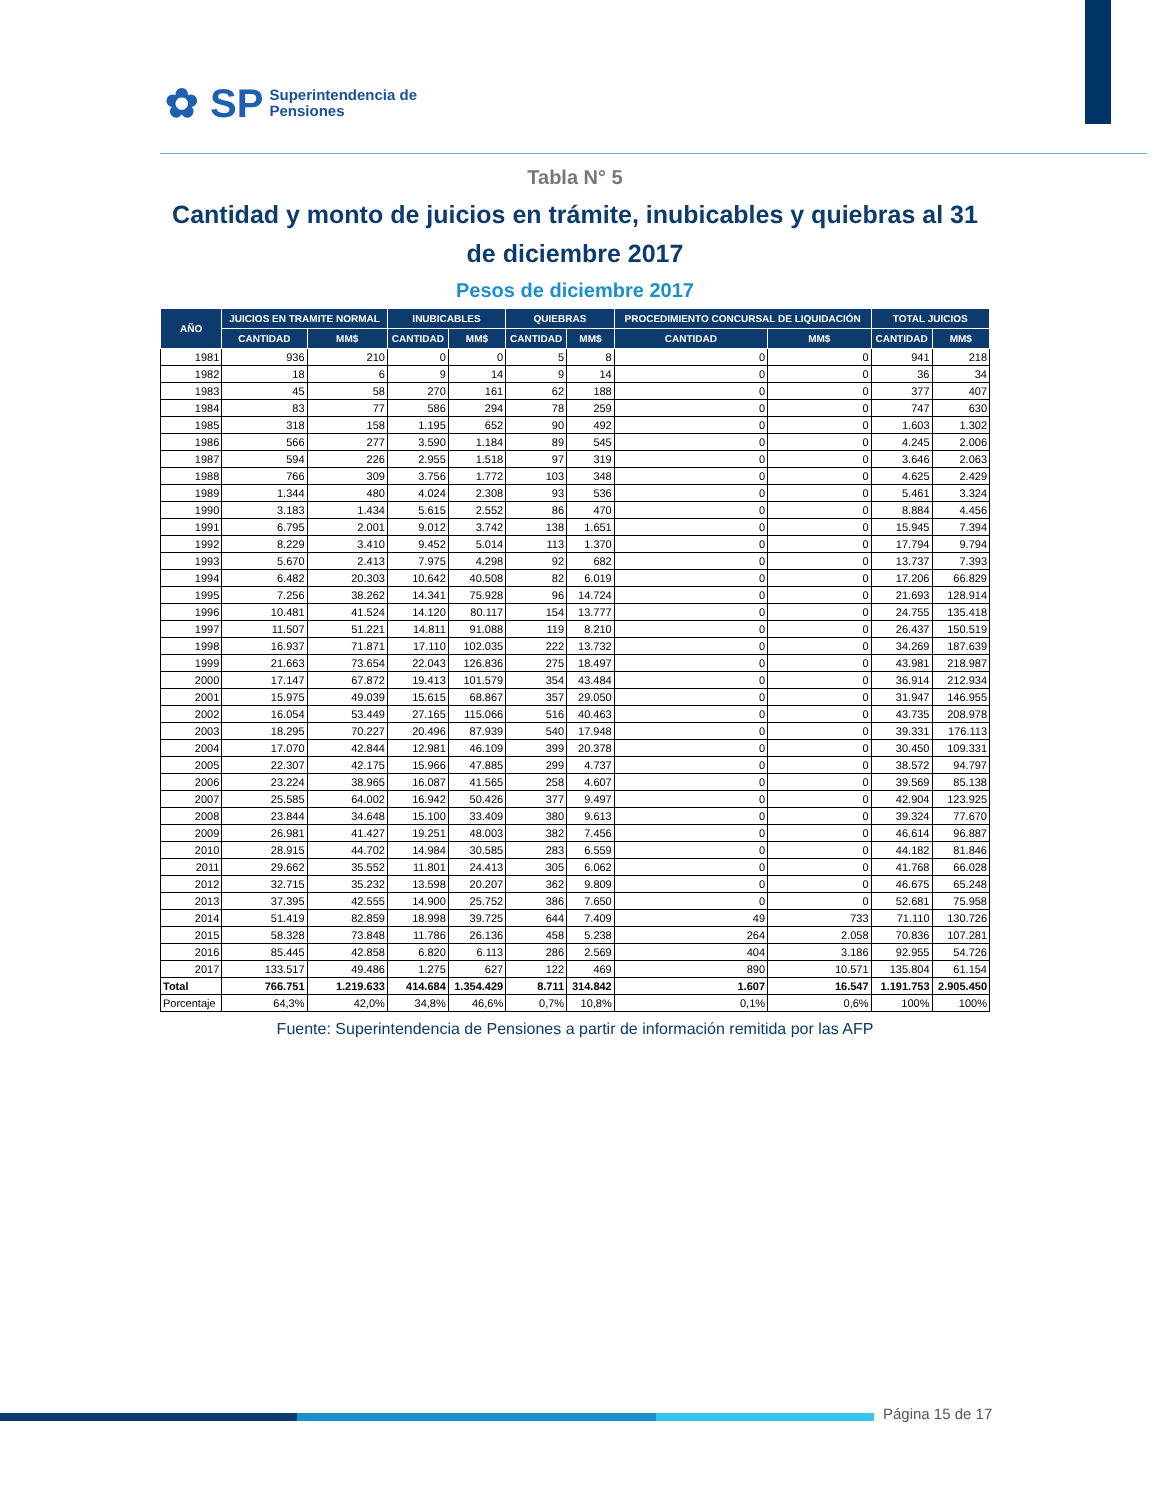✿ SP Superintendencia de
Pensiones
Tabla N° 5
Cantidad y monto de juicios en trámite, inubicables y quiebras al 31 de diciembre 2017
Pesos de diciembre 2017
| AÑO | JUICIOS EN TRAMITE NORMAL | | INUBICABLES | | QUIEBRAS | | PROCEDIMIENTO CONCURSAL DE LIQUIDACIÓN | | TOTAL JUICIOS | |
| --- | --- | --- | --- | --- | --- | --- | --- | --- | --- | --- |
| | CANTIDAD | MM$ | CANTIDAD | MM$ | CANTIDAD | MM$ | CANTIDAD | MM$ | CANTIDAD | MM$ |
| 1981 | 936 | 210 | 0 | 0 | 5 | 8 | 0 | 0 | 941 | 218 |
| 1982 | 18 | 6 | 9 | 14 | 9 | 14 | 0 | 0 | 36 | 34 |
| 1983 | 45 | 58 | 270 | 161 | 62 | 188 | 0 | 0 | 377 | 407 |
| 1984 | 83 | 77 | 586 | 294 | 78 | 259 | 0 | 0 | 747 | 630 |
| 1985 | 318 | 158 | 1.195 | 652 | 90 | 492 | 0 | 0 | 1.603 | 1.302 |
| 1986 | 566 | 277 | 3.590 | 1.184 | 89 | 545 | 0 | 0 | 4.245 | 2.006 |
| 1987 | 594 | 226 | 2.955 | 1.518 | 97 | 319 | 0 | 0 | 3.646 | 2.063 |
| 1988 | 766 | 309 | 3.756 | 1.772 | 103 | 348 | 0 | 0 | 4.625 | 2.429 |
| 1989 | 1.344 | 480 | 4.024 | 2.308 | 93 | 536 | 0 | 0 | 5.461 | 3.324 |
| 1990 | 3.183 | 1.434 | 5.615 | 2.552 | 86 | 470 | 0 | 0 | 8.884 | 4.456 |
| 1991 | 6.795 | 2.001 | 9.012 | 3.742 | 138 | 1.651 | 0 | 0 | 15.945 | 7.394 |
| 1992 | 8.229 | 3.410 | 9.452 | 5.014 | 113 | 1.370 | 0 | 0 | 17.794 | 9.794 |
| 1993 | 5.670 | 2.413 | 7.975 | 4.298 | 92 | 682 | 0 | 0 | 13.737 | 7.393 |
| 1994 | 6.482 | 20.303 | 10.642 | 40.508 | 82 | 6.019 | 0 | 0 | 17.206 | 66.829 |
| 1995 | 7.256 | 38.262 | 14.341 | 75.928 | 96 | 14.724 | 0 | 0 | 21.693 | 128.914 |
| 1996 | 10.481 | 41.524 | 14.120 | 80.117 | 154 | 13.777 | 0 | 0 | 24.755 | 135.418 |
| 1997 | 11.507 | 51.221 | 14.811 | 91.088 | 119 | 8.210 | 0 | 0 | 26.437 | 150.519 |
| 1998 | 16.937 | 71.871 | 17.110 | 102.035 | 222 | 13.732 | 0 | 0 | 34.269 | 187.639 |
| 1999 | 21.663 | 73.654 | 22.043 | 126.836 | 275 | 18.497 | 0 | 0 | 43.981 | 218.987 |
| 2000 | 17.147 | 67.872 | 19.413 | 101.579 | 354 | 43.484 | 0 | 0 | 36.914 | 212.934 |
| 2001 | 15.975 | 49.039 | 15.615 | 68.867 | 357 | 29.050 | 0 | 0 | 31.947 | 146.955 |
| 2002 | 16.054 | 53.449 | 27.165 | 115.066 | 516 | 40.463 | 0 | 0 | 43.735 | 208.978 |
| 2003 | 18.295 | 70.227 | 20.496 | 87.939 | 540 | 17.948 | 0 | 0 | 39.331 | 176.113 |
| 2004 | 17.070 | 42.844 | 12.981 | 46.109 | 399 | 20.378 | 0 | 0 | 30.450 | 109.331 |
| 2005 | 22.307 | 42.175 | 15.966 | 47.885 | 299 | 4.737 | 0 | 0 | 38.572 | 94.797 |
| 2006 | 23.224 | 38.965 | 16.087 | 41.565 | 258 | 4.607 | 0 | 0 | 39.569 | 85.138 |
| 2007 | 25.585 | 64.002 | 16.942 | 50.426 | 377 | 9.497 | 0 | 0 | 42.904 | 123.925 |
| 2008 | 23.844 | 34.648 | 15.100 | 33.409 | 380 | 9.613 | 0 | 0 | 39.324 | 77.670 |
| 2009 | 26.981 | 41.427 | 19.251 | 48.003 | 382 | 7.456 | 0 | 0 | 46.614 | 96.887 |
| 2010 | 28.915 | 44.702 | 14.984 | 30.585 | 283 | 6.559 | 0 | 0 | 44.182 | 81.846 |
| 2011 | 29.662 | 35.552 | 11.801 | 24.413 | 305 | 6.062 | 0 | 0 | 41.768 | 66.028 |
| 2012 | 32.715 | 35.232 | 13.598 | 20.207 | 362 | 9.809 | 0 | 0 | 46.675 | 65.248 |
| 2013 | 37.395 | 42.555 | 14.900 | 25.752 | 386 | 7.650 | 0 | 0 | 52.681 | 75.958 |
| 2014 | 51.419 | 82.859 | 18.998 | 39.725 | 644 | 7.409 | 49 | 733 | 71.110 | 130.726 |
| 2015 | 58.328 | 73.848 | 11.786 | 26.136 | 458 | 5.238 | 264 | 2.058 | 70.836 | 107.281 |
| 2016 | 85.445 | 42.858 | 6.820 | 6.113 | 286 | 2.569 | 404 | 3.186 | 92.955 | 54.726 |
| 2017 | 133.517 | 49.486 | 1.275 | 627 | 122 | 469 | 890 | 10.571 | 135.804 | 61.154 |
| Total | 766.751 | 1.219.633 | 414.684 | 1.354.429 | 8.711 | 314.842 | 1.607 | 16.547 | 1.191.753 | 2.905.450 |
| Porcentaje | 64,3% | 42,0% | 34,8% | 46,6% | 0,7% | 10,8% | 0,1% | 0,6% | 100% | 100% |
Fuente: Superintendencia de Pensiones a partir de información remitida por las AFP
Página 15 de 17